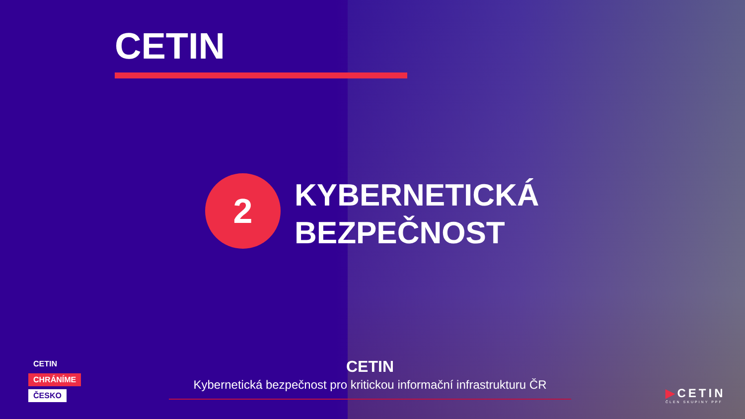CETIN
2
KYBERNETICKÁ
BEZPEČNOST
CETIN
CHRÁNÍME
ČESKO
CETIN
Kybernetická bezpečnost pro kritickou informační infrastrukturu ČR
▶CETIN
ČLEN SKUPINY PPF